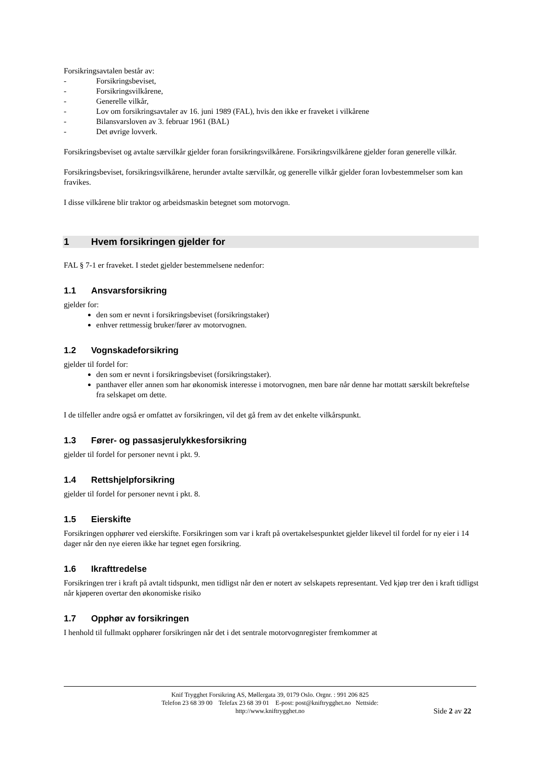Forsikringsavtalen består av:
- Forsikringsbeviset,
- Forsikringsvilkårene,
- Generelle vilkår,
- Lov om forsikringsavtaler av 16. juni 1989 (FAL), hvis den ikke er fraveket i vilkårene
- Bilansvarsloven av 3. februar 1961 (BAL)
- Det øvrige lovverk.
Forsikringsbeviset og avtalte særvilkår gjelder foran forsikringsvilkårene. Forsikringsvilkårene gjelder foran generelle vilkår.
Forsikringsbeviset, forsikringsvilkårene, herunder avtalte særvilkår, og generelle vilkår gjelder foran lovbestemmelser som kan fravikes.
I disse vilkårene blir traktor og arbeidsmaskin betegnet som motorvogn.
1 Hvem forsikringen gjelder for
FAL § 7-1 er fraveket. I stedet gjelder bestemmelsene nedenfor:
1.1 Ansvarsforsikring
gjelder for:
den som er nevnt i forsikringsbeviset (forsikringstaker)
enhver rettmessig bruker/fører av motorvognen.
1.2 Vognskadeforsikring
gjelder til fordel for:
den som er nevnt i forsikringsbeviset (forsikringstaker).
panthaver eller annen som har økonomisk interesse i motorvognen, men bare når denne har mottatt særskilt bekreftelse fra selskapet om dette.
I de tilfeller andre også er omfattet av forsikringen, vil det gå frem av det enkelte vilkårspunkt.
1.3 Fører- og passasjerulykkesforsikring
gjelder til fordel for personer nevnt i pkt. 9.
1.4 Rettshjelpforsikring
gjelder til fordel for personer nevnt i pkt. 8.
1.5 Eierskifte
Forsikringen opphører ved eierskifte. Forsikringen som var i kraft på overtakelsespunktet gjelder likevel til fordel for ny eier i 14 dager når den nye eieren ikke har tegnet egen forsikring.
1.6 Ikrafttredelse
Forsikringen trer i kraft på avtalt tidspunkt, men tidligst når den er notert av selskapets representant. Ved kjøp trer den i kraft tidligst når kjøperen overtar den økonomiske risiko
1.7 Opphør av forsikringen
I henhold til fullmakt opphører forsikringen når det i det sentrale motorvognregister fremkommer at
Knif Trygghet Forsikring AS, Møllergata 39, 0179 Oslo. Orgnr. : 991 206 825
Telefon 23 68 39 00 Telefax 23 68 39 01 E-post: post@kniftrygghet.no Nettside:
http://www.kniftrygghet.no
Side 2 av 22